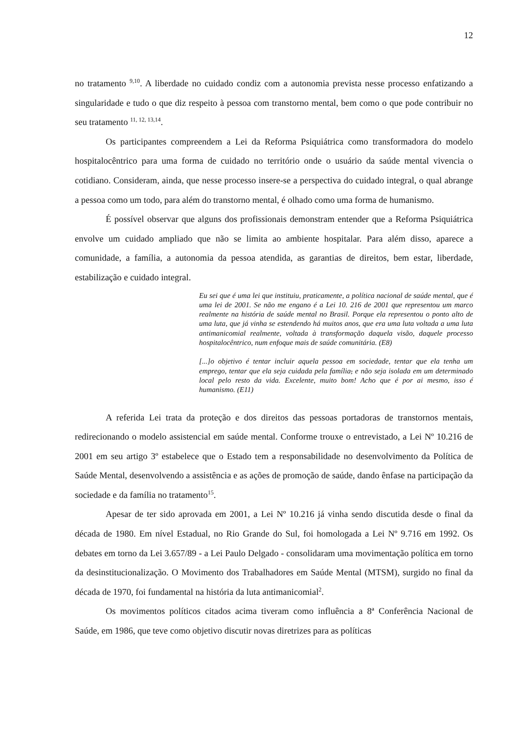12
no tratamento <sup>9,10</sup>. A liberdade no cuidado condiz com a autonomia prevista nesse processo enfatizando a singularidade e tudo o que diz respeito à pessoa com transtorno mental, bem como o que pode contribuir no seu tratamento <sup>11, 12, 13,14</sup>.
Os participantes compreendem a Lei da Reforma Psiquiátrica como transformadora do modelo hospitalocêntrico para uma forma de cuidado no território onde o usuário da saúde mental vivencia o cotidiano. Consideram, ainda, que nesse processo insere-se a perspectiva do cuidado integral, o qual abrange a pessoa como um todo, para além do transtorno mental, é olhado como uma forma de humanismo.
É possível observar que alguns dos profissionais demonstram entender que a Reforma Psiquiátrica envolve um cuidado ampliado que não se limita ao ambiente hospitalar. Para além disso, aparece a comunidade, a família, a autonomia da pessoa atendida, as garantias de direitos, bem estar, liberdade, estabilização e cuidado integral.
Eu sei que é uma lei que instituiu, praticamente, a política nacional de saúde mental, que é uma lei de 2001. Se não me engano é a Lei 10. 216 de 2001 que representou um marco realmente na história de saúde mental no Brasil. Porque ela representou o ponto alto de uma luta, que já vinha se estendendo há muitos anos, que era uma luta voltada a uma luta antimanicomial realmente, voltada à transformação daquela visão, daquele processo hospitalocêntrico, num enfoque mais de saúde comunitária. (E8)
[...]o objetivo é tentar incluir aquela pessoa em sociedade, tentar que ela tenha um emprego, tentar que ela seja cuidada pela família, e não seja isolada em um determinado local pelo resto da vida. Excelente, muito bom! Acho que é por ai mesmo, isso é humanismo. (E11)
A referida Lei trata da proteção e dos direitos das pessoas portadoras de transtornos mentais, redirecionando o modelo assistencial em saúde mental. Conforme trouxe o entrevistado, a Lei Nº 10.216 de 2001 em seu artigo 3º estabelece que o Estado tem a responsabilidade no desenvolvimento da Política de Saúde Mental, desenvolvendo a assistência e as ações de promoção de saúde, dando ênfase na participação da sociedade e da família no tratamento<sup>15</sup>.
Apesar de ter sido aprovada em 2001, a Lei Nº 10.216 já vinha sendo discutida desde o final da década de 1980. Em nível Estadual, no Rio Grande do Sul, foi homologada a Lei Nº 9.716 em 1992. Os debates em torno da Lei 3.657/89 - a Lei Paulo Delgado - consolidaram uma movimentação política em torno da desinstitucionalização. O Movimento dos Trabalhadores em Saúde Mental (MTSM), surgido no final da década de 1970, foi fundamental na história da luta antimanicomial<sup>2</sup>.
Os movimentos políticos citados acima tiveram como influência a 8ª Conferência Nacional de Saúde, em 1986, que teve como objetivo discutir novas diretrizes para as políticas